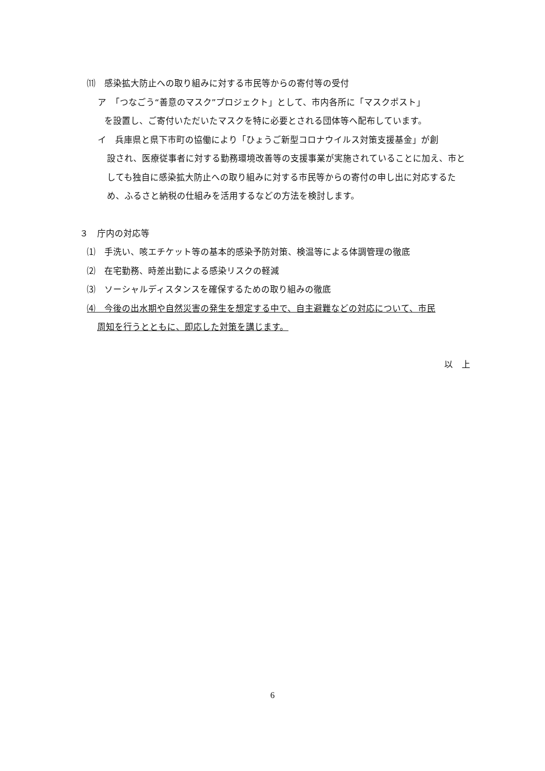⑾　感染拡大防止への取り組みに対する市民等からの寄付等の受付
ア　「つなごう“善意のマスク”プロジェクト」として、市内各所に「マスクポスト」
を設置し、ご寄付いただいたマスクを特に必要とされる団体等へ配布しています。
イ　兵庫県と県下市町の協働により「ひょうご新型コロナウイルス対策支援基金」が創
設され、医療従事者に対する勤務環境改善等の支援事業が実施されていることに加え、市としても独自に感染拡大防止への取り組みに対する市民等からの寄付の申し出に対応するため、ふるさと納税の仕組みを活用するなどの方法を検討します。
３　庁内の対応等
⑴　手洗い、咳エチケット等の基本的感染予防対策、検温等による体調管理の徹底
⑵　在宅勤務、時差出勤による感染リスクの軽減
⑶　ソーシャルディスタンスを確保するための取り組みの徹底
⑷　今後の出水期や自然災害の発生を想定する中で、自主避難などの対応について、市民
周知を行うとともに、即応した対策を講じます。
以　上
6